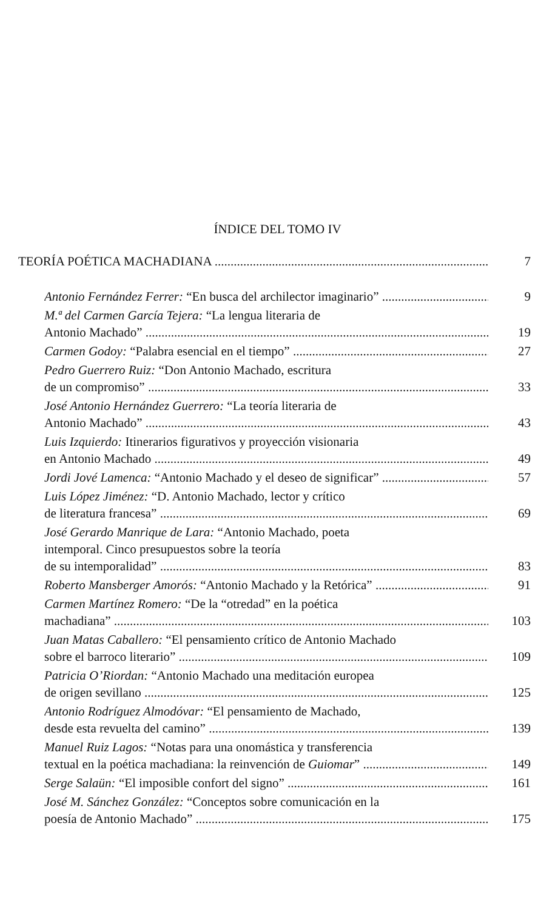ÍNDICE DEL TOMO IV
TEORÍA POÉTICA MACHADIANA
7
Antonio Fernández Ferrer: “En busca del archilector imaginario”
9
M.ª del Carmen García Tejera: “La lengua literaria de
Antonio Machado”
19
Carmen Godoy: “Palabra esencial en el tiempo”
27
Pedro Guerrero Ruiz: “Don Antonio Machado, escritura
de un compromiso”
33
José Antonio Hernández Guerrero: “La teoría literaria de
Antonio Machado”
43
Luis Izquierdo: Itinerarios figurativos y proyección visionaria
en Antonio Machado
49
Jordi Jové Lamenca: “Antonio Machado y el deseo de significar”
57
Luis López Jiménez: “D. Antonio Machado, lector y crítico
de literatura francesa”
69
José Gerardo Manrique de Lara: “Antonio Machado, poeta
intemporal. Cinco presupuestos sobre la teoría
de su intemporalidad”
83
Roberto Mansberger Amorós: “Antonio Machado y la Retórica”
91
Carmen Martínez Romero: “De la “otredad” en la poética
machadiana”
103
Juan Matas Caballero: “El pensamiento crítico de Antonio Machado
sobre el barroco literario”
109
Patricia O’Riordan: “Antonio Machado una meditación europea
de origen sevillano
125
Antonio Rodríguez Almodóvar: “El pensamiento de Machado,
desde esta revuelta del camino”
139
Manuel Ruiz Lagos: “Notas para una onomástica y transferencia
textual en la poética machadiana: la reinvención de Guiomar”
149
Serge Salaün: “El imposible confort del signo”
161
José M. Sánchez González: “Conceptos sobre comunicación en la
poesía de Antonio Machado”
175